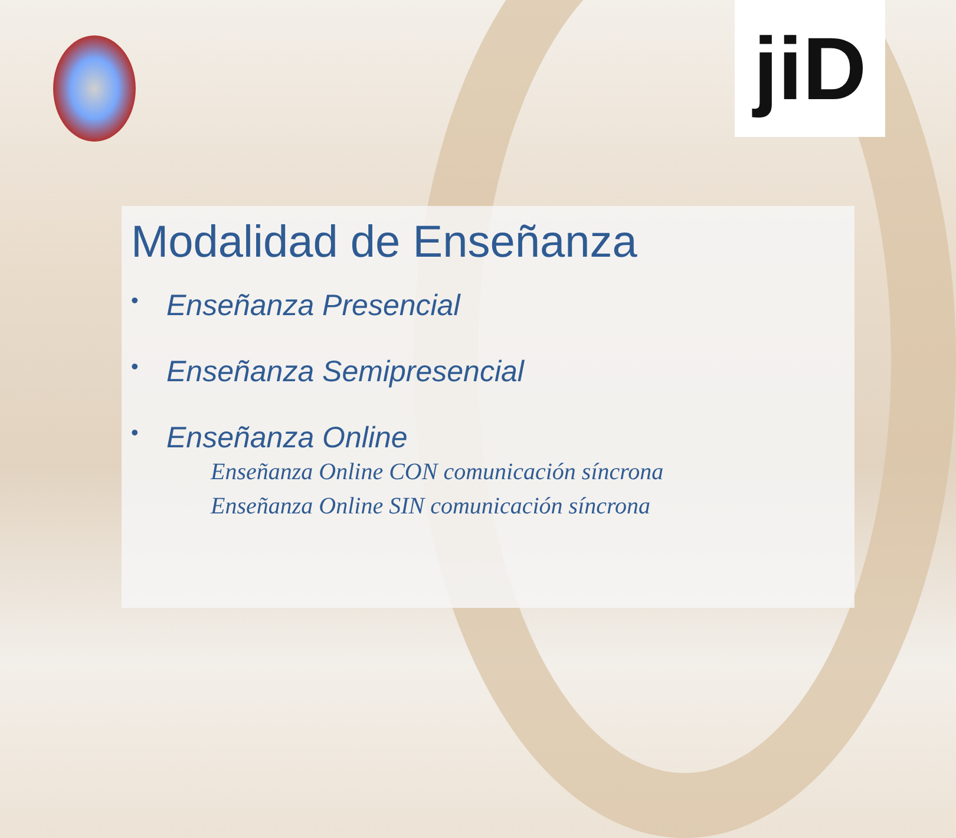jiD
Modalidad de Enseñanza
• Enseñanza Presencial
• Enseñanza Semipresencial
• Enseñanza Online
Enseñanza Online CON comunicación síncrona
Enseñanza Online SIN comunicación síncrona